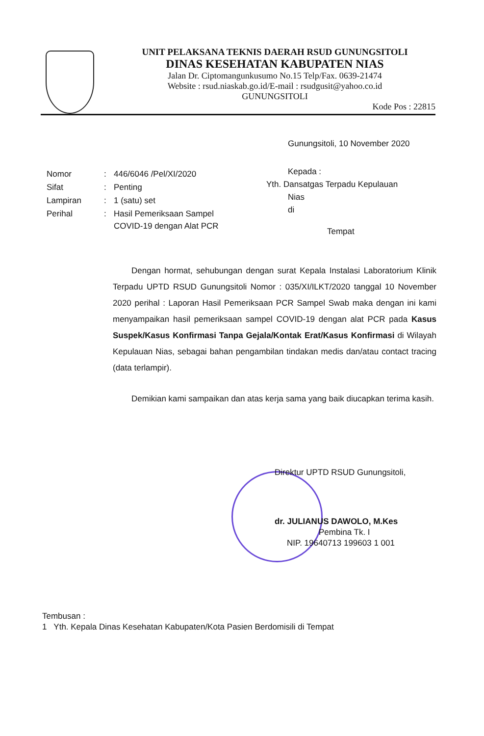UNIT PELAKSANA TEKNIS DAERAH RSUD GUNUNGSITOLI
DINAS KESEHATAN KABUPATEN NIAS
Jalan Dr. Ciptomangunkusumo No.15 Telp/Fax. 0639-21474
Website : rsud.niaskab.go.id/E-mail : rsudgusit@yahoo.co.id
GUNUNGSITOLI
Kode Pos : 22815
Gunungsitoli, 10 November 2020
| Nomor | : | 446/6046 /Pel/XI/2020 |
| Sifat | : | Penting |
| Lampiran | : | 1 (satu) set |
| Perihal | : | Hasil Pemeriksaan Sampel COVID-19 dengan Alat PCR |
Kepada :
Yth. Dansatgas Terpadu Kepulauan
Nias
di
Tempat
Dengan hormat, sehubungan dengan surat Kepala Instalasi Laboratorium Klinik Terpadu UPTD RSUD Gunungsitoli Nomor : 035/XI/ILKT/2020 tanggal 10 November 2020 perihal : Laporan Hasil Pemeriksaan PCR Sampel Swab maka dengan ini kami menyampaikan hasil pemeriksaan sampel COVID-19 dengan alat PCR pada Kasus Suspek/Kasus Konfirmasi Tanpa Gejala/Kontak Erat/Kasus Konfirmasi di Wilayah Kepulauan Nias, sebagai bahan pengambilan tindakan medis dan/atau contact tracing (data terlampir).
Demikian kami sampaikan dan atas kerja sama yang baik diucapkan terima kasih.
Direktur UPTD RSUD Gunungsitoli,
dr. JULIANUS DAWOLO, M.Kes
Pembina Tk. I
NIP. 19640713 199603 1 001
Tembusan :
1 Yth. Kepala Dinas Kesehatan Kabupaten/Kota Pasien Berdomisili di Tempat